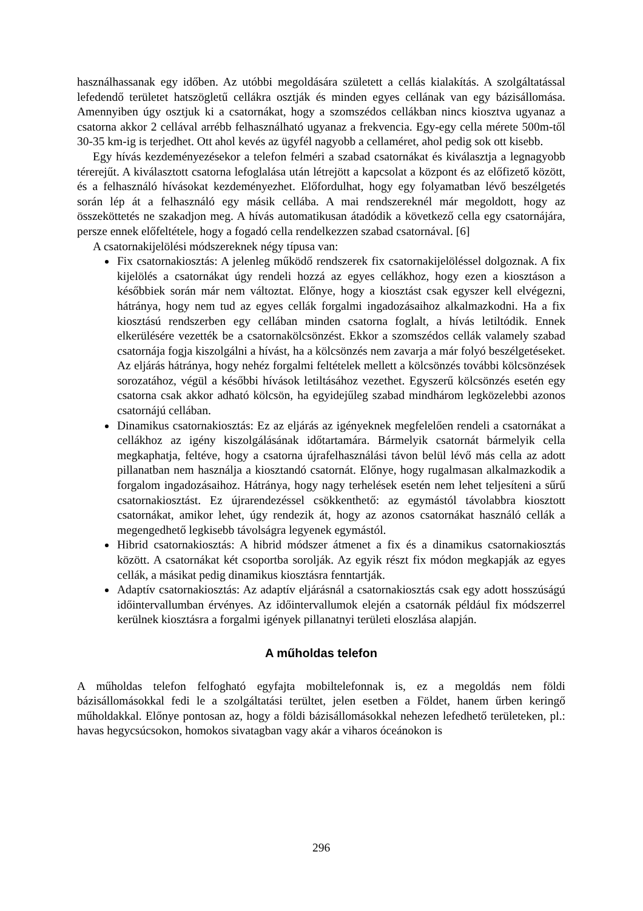használhassanak egy időben. Az utóbbi megoldására született a cellás kialakítás. A szolgáltatással lefedendő területet hatszögletű cellákra osztják és minden egyes cellának van egy bázisállomása. Amennyiben úgy osztjuk ki a csatornákat, hogy a szomszédos cellákban nincs kiosztva ugyanaz a csatorna akkor 2 cellával arrébb felhasználható ugyanaz a frekvencia. Egy-egy cella mérete 500m-től 30-35 km-ig is terjedhet. Ott ahol kevés az ügyfél nagyobb a cellaméret, ahol pedig sok ott kisebb.
Egy hívás kezdeményezésekor a telefon felméri a szabad csatornákat és kiválasztja a legnagyobb térerejűt. A kiválasztott csatorna lefoglalása után létrejött a kapcsolat a központ és az előfizető között, és a felhasználó hívásokat kezdeményezhet. Előfordulhat, hogy egy folyamatban lévő beszélgetés során lép át a felhasználó egy másik cellába. A mai rendszereknél már megoldott, hogy az összeköttetés ne szakadjon meg. A hívás automatikusan átadódik a következő cella egy csatornájára, persze ennek előfeltétele, hogy a fogadó cella rendelkezzen szabad csatornával. [6]
A csatornakijelölési módszereknek négy típusa van:
Fix csatornakiosztás: A jelenleg működő rendszerek fix csatornakijelöléssel dolgoznak. A fix kijelölés a csatornákat úgy rendeli hozzá az egyes cellákhoz, hogy ezen a kiosztáson a későbbiek során már nem változtat. Előnye, hogy a kiosztást csak egyszer kell elvégezni, hátránya, hogy nem tud az egyes cellák forgalmi ingadozásaihoz alkalmazkodni. Ha a fix kiosztású rendszerben egy cellában minden csatorna foglalt, a hívás letiltódik. Ennek elkerülésére vezették be a csatornakölcsönzést. Ekkor a szomszédos cellák valamely szabad csatornája fogja kiszolgálni a hívást, ha a kölcsönzés nem zavarja a már folyó beszélgetéseket. Az eljárás hátránya, hogy nehéz forgalmi feltételek mellett a kölcsönzés további kölcsönzések sorozatához, végül a későbbi hívások letiltásához vezethet. Egyszerű kölcsönzés esetén egy csatorna csak akkor adható kölcsön, ha egyidejűleg szabad mindhárom legközelebbi azonos csatornájú cellában.
Dinamikus csatornakiosztás: Ez az eljárás az igényeknek megfelelően rendeli a csatornákat a cellákhoz az igény kiszolgálásának időtartamára. Bármelyik csatornát bármelyik cella megkaphatja, feltéve, hogy a csatorna újrafelhasználási távon belül lévő más cella az adott pillanatban nem használja a kiosztandó csatornát. Előnye, hogy rugalmasan alkalmazkodik a forgalom ingadozásaihoz. Hátránya, hogy nagy terhelések esetén nem lehet teljesíteni a sűrű csatornakiosztást. Ez újrarendezéssel csökkenthető: az egymástól távolabbra kiosztott csatornákat, amikor lehet, úgy rendezik át, hogy az azonos csatornákat használó cellák a megengedhető legkisebb távolságra legyenek egymástól.
Hibrid csatornakiosztás: A hibrid módszer átmenet a fix és a dinamikus csatornakiosztás között. A csatornákat két csoportba sorolják. Az egyik részt fix módon megkapják az egyes cellák, a másikat pedig dinamikus kiosztásra fenntartják.
Adaptív csatornakiosztás: Az adaptív eljárásnál a csatornakiosztás csak egy adott hosszúságú időintervallumban érvényes. Az időintervallumok elején a csatornák például fix módszerrel kerülnek kiosztásra a forgalmi igények pillanatnyi területi eloszlása alapján.
A műholdas telefon
A műholdas telefon felfogható egyfajta mobiltelefonnak is, ez a megoldás nem földi bázisállomásokkal fedi le a szolgáltatási terültet, jelen esetben a Földet, hanem űrben keringő műholdakkal. Előnye pontosan az, hogy a földi bázisállomásokkal nehezen lefedhető területeken, pl.: havas hegycsúcsokon, homokos sivatagban vagy akár a viharos óceánokon is
296